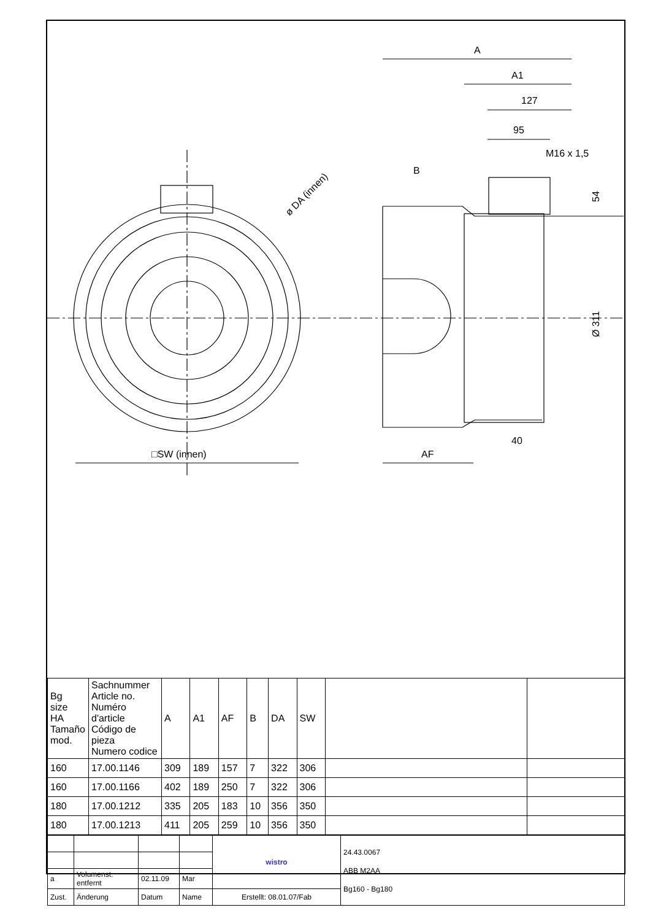A
A1
127
95
M16 x 1,5
B
ø DA (innen)
54
Ø 311
40
AF
□SW (innen)
| Bg size HA Tamaño mod. | Sachnummer Article no. Numéro d'article Código de pieza Numero codice | A | A1 | AF | B | DA | SW | | |
| 160 | 17.00.1146 | 309 | 189 | 157 | 7 | 322 | 306 | | |
| 160 | 17.00.1166 | 402 | 189 | 250 | 7 | 322 | 306 | | |
| 180 | 17.00.1212 | 335 | 205 | 183 | 10 | 356 | 350 | | |
| 180 | 17.00.1213 | 411 | 205 | 259 | 10 | 356 | 350 | | |
| | | | | wistro | 24.43.0067 ABB M2AA Bg160 - Bg180 |
| a | Volumenst. entfernt | 02.11.09 | Mar | | |
| Zust. | Änderung | Datum | Name | Erstellt: 08.01.07/Fab | |